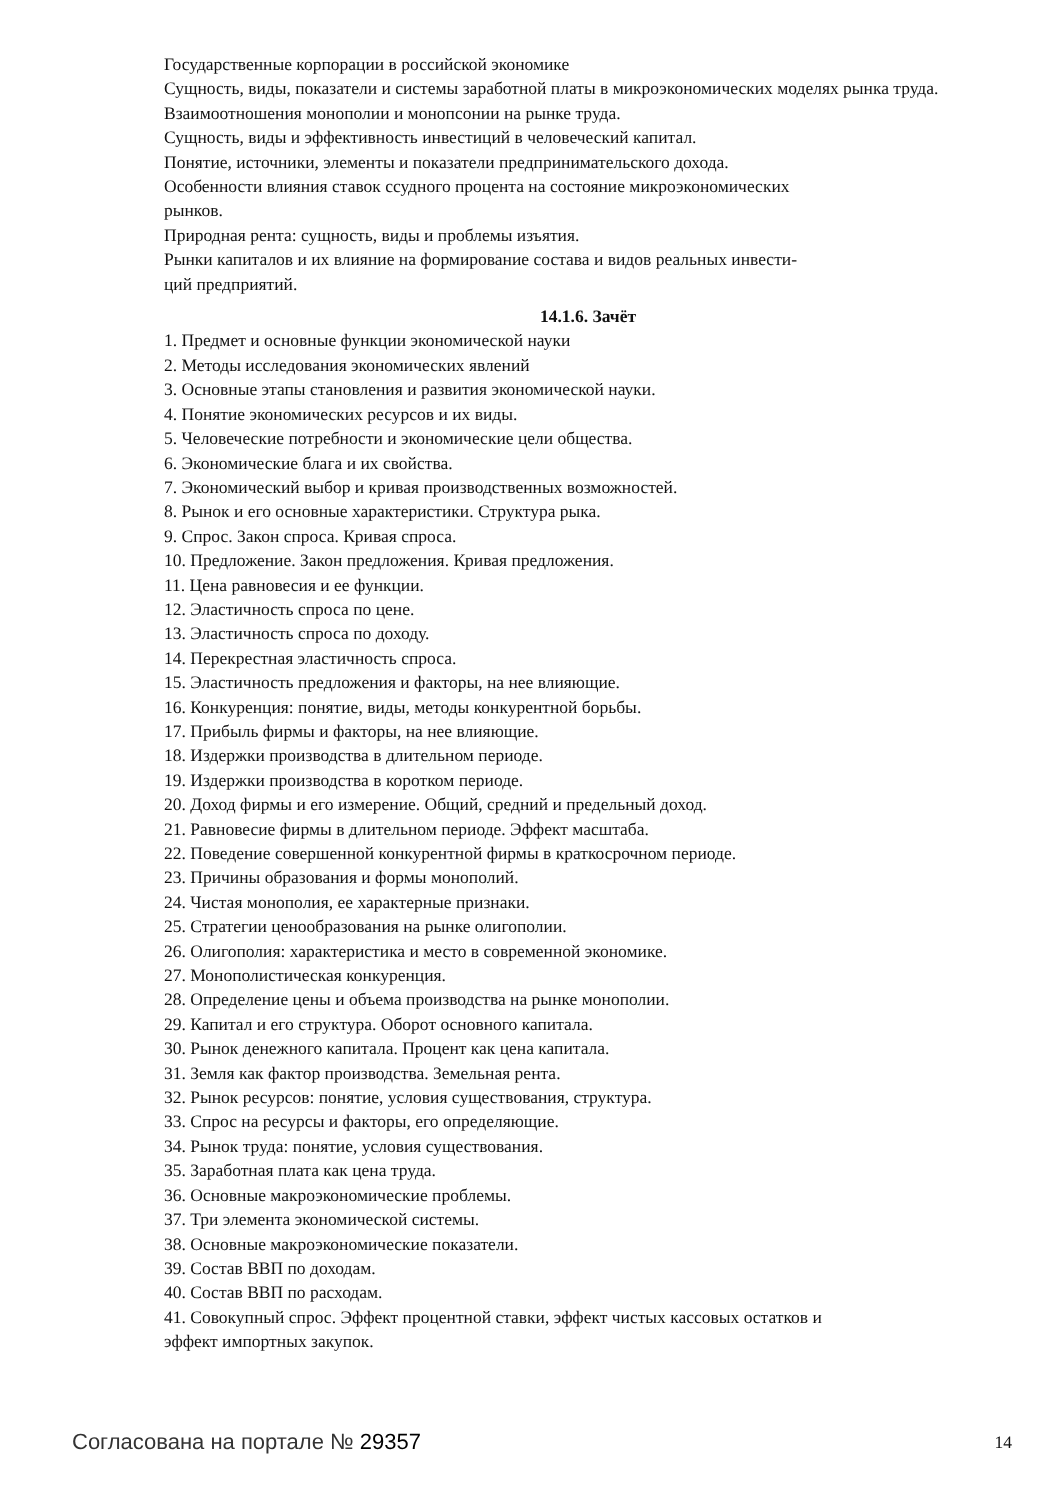Государственные корпорации в российской экономике
Сущность, виды, показатели и системы заработной платы в микроэкономических моделях рынка труда.
Взаимоотношения монополии и монопсонии на рынке труда.
Сущность, виды и эффективность инвестиций в человеческий капитал.
Понятие, источники, элементы и показатели предпринимательского дохода.
Особенности влияния ставок ссудного процента на состояние микроэкономических
рынков.
Природная рента: сущность, виды и проблемы изъятия.
Рынки капиталов и их влияние на формирование состава и видов реальных инвести-
ций предприятий.
14.1.6. Зачёт
1. Предмет и основные функции экономической науки
2. Методы исследования экономических явлений
3. Основные этапы становления и развития экономической науки.
4. Понятие экономических ресурсов и их виды.
5. Человеческие потребности и экономические цели общества.
6. Экономические блага и их свойства.
7. Экономический выбор и кривая производственных возможностей.
8. Рынок и его основные характеристики. Структура рыка.
9. Спрос. Закон спроса. Кривая спроса.
10. Предложение. Закон предложения. Кривая предложения.
11. Цена равновесия и ее функции.
12. Эластичность спроса по цене.
13. Эластичность спроса по доходу.
14. Перекрестная эластичность спроса.
15. Эластичность предложения и факторы, на нее влияющие.
16. Конкуренция: понятие, виды, методы конкурентной борьбы.
17. Прибыль фирмы и факторы, на нее влияющие.
18. Издержки производства в длительном периоде.
19. Издержки производства в коротком периоде.
20. Доход фирмы и его измерение. Общий, средний и предельный доход.
21. Равновесие фирмы в длительном периоде. Эффект масштаба.
22. Поведение совершенной конкурентной фирмы в краткосрочном периоде.
23. Причины образования и формы монополий.
24. Чистая монополия, ее характерные признаки.
25. Стратегии ценообразования на рынке олигополии.
26. Олигополия: характеристика и место в современной экономике.
27. Монополистическая конкуренция.
28. Определение цены и объема производства на рынке монополии.
29. Капитал и его структура. Оборот основного капитала.
30. Рынок денежного капитала. Процент как цена капитала.
31. Земля как фактор производства. Земельная рента.
32. Рынок ресурсов: понятие, условия существования, структура.
33. Спрос на ресурсы и факторы, его определяющие.
34. Рынок труда: понятие, условия существования.
35. Заработная плата как цена труда.
36. Основные макроэкономические проблемы.
37. Три элемента экономической системы.
38. Основные макроэкономические показатели.
39. Состав ВВП по доходам.
40. Состав ВВП по расходам.
41. Совокупный спрос. Эффект процентной ставки, эффект чистых кассовых остатков и
эффект импортных закупок.
Согласована на портале № 29357 14